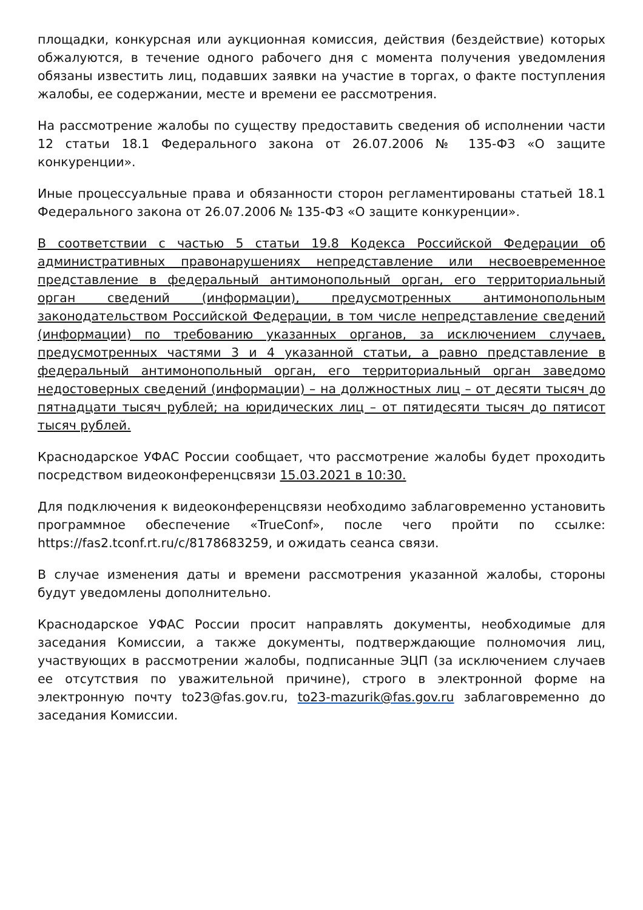площадки, конкурсная или аукционная комиссия, действия (бездействие) которых обжалуются, в течение одного рабочего дня с момента получения уведомления обязаны известить лиц, подавших заявки на участие в торгах, о факте поступления жалобы, ее содержании, месте и времени ее рассмотрения.
На рассмотрение жалобы по существу предоставить сведения об исполнении части 12 статьи 18.1 Федерального закона от 26.07.2006 № 135-ФЗ «О защите конкуренции».
Иные процессуальные права и обязанности сторон регламентированы статьей 18.1 Федерального закона от 26.07.2006 № 135-ФЗ «О защите конкуренции».
В соответствии с частью 5 статьи 19.8 Кодекса Российской Федерации об административных правонарушениях непредставление или несвоевременное представление в федеральный антимонопольный орган, его территориальный орган сведений (информации), предусмотренных антимонопольным законодательством Российской Федерации, в том числе непредставление сведений (информации) по требованию указанных органов, за исключением случаев, предусмотренных частями 3 и 4 указанной статьи, а равно представление в федеральный антимонопольный орган, его территориальный орган заведомо недостоверных сведений (информации) – на должностных лиц – от десяти тысяч до пятнадцати тысяч рублей; на юридических лиц – от пятидесяти тысяч до пятисот тысяч рублей.
Краснодарское УФАС России сообщает, что рассмотрение жалобы будет проходить посредством видеоконференцсвязи 15.03.2021 в 10:30.
Для подключения к видеоконференцсвязи необходимо заблаговременно установить программное обеспечение «TrueConf», после чего пройти по ссылке: https://fas2.tconf.rt.ru/c/8178683259, и ожидать сеанса связи.
В случае изменения даты и времени рассмотрения указанной жалобы, стороны будут уведомлены дополнительно.
Краснодарское УФАС России просит направлять документы, необходимые для заседания Комиссии, а также документы, подтверждающие полномочия лиц, участвующих в рассмотрении жалобы, подписанные ЭЦП (за исключением случаев ее отсутствия по уважительной причине), строго в электронной форме на электронную почту to23@fas.gov.ru, to23-mazurik@fas.gov.ru заблаговременно до заседания Комиссии.